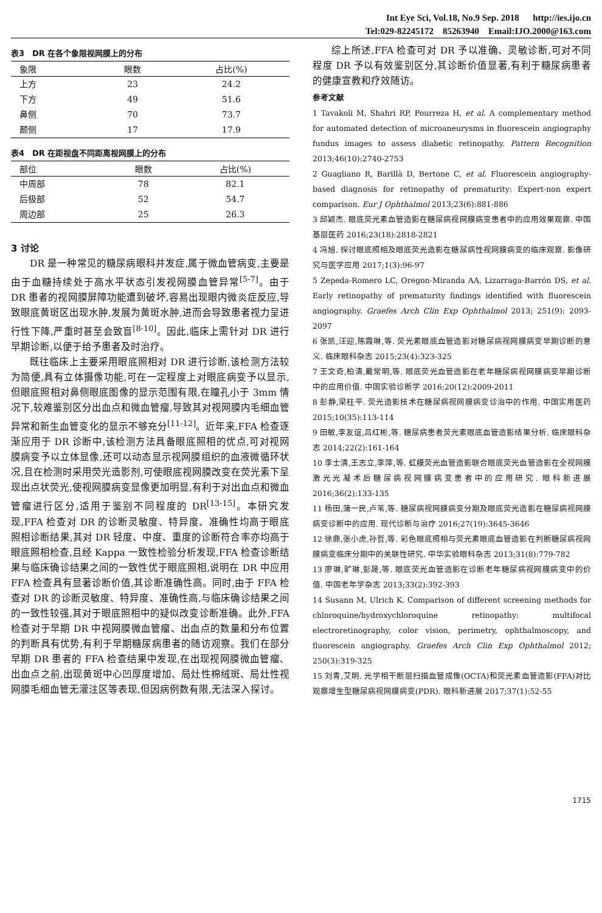Int Eye Sci, Vol.18, No.9 Sep. 2018 http://ies.ijo.cn
Tel:029-82245172 85263940 Email:IJO.2000@163.com
表3　DR 在各个象限视网膜上的分布
| 象限 | 眼数 | 占比(%) |
| --- | --- | --- |
| 上方 | 23 | 24.2 |
| 下方 | 49 | 51.6 |
| 鼻侧 | 70 | 73.7 |
| 颞侧 | 17 | 17.9 |
表4　DR 在距视盘不同距离视网膜上的分布
| 部位 | 眼数 | 占比(%) |
| --- | --- | --- |
| 中周部 | 78 | 82.1 |
| 后极部 | 52 | 54.7 |
| 周边部 | 25 | 26.3 |
3 讨论
DR 是一种常见的糖尿病眼科并发症,属于微血管病变,主要是由于血糖持续处于高水平状态引发视网膜血管异常<sup>[5-7]</sup>。由于 DR 患者的视网膜屏障功能遭到破坏,容易出现眼内微炎症反应,导致眼底黄斑区出现水肿,发展为黄斑水肿,进而会导致患者视力呈进行性下降,严重时甚至会致盲<sup>[8-10]</sup>。因此,临床上需针对 DR 进行早期诊断,以便于给予患者及时治疗。
既往临床上主要采用眼底照相对 DR 进行诊断,该检测方法较为简便,具有立体摄像功能,可在一定程度上对眼底病变予以显示,但眼底照相对鼻侧眼底图像的显示范围有限,在瞳孔小于 3mm 情况下,较难鉴别区分出血点和微血管瘤,导致其对视网膜内毛细血管异常和新生血管变化的显示不够充分<sup>[11-12]</sup>。近年来,FFA 检查逐渐应用于 DR 诊断中,该检测方法具备眼底照相的优点,可对视网膜病变予以立体显像,还可以动态显示视网膜组织的血液微循环状况,且在检测时采用荧光造影剂,可使眼底视网膜改变在荧光素下呈现出点状荧光,使视网膜病变显像更加明显,有利于对出血点和微血管瘤进行区分,适用于鉴别不同程度的 DR<sup>[13-15]</sup>。本研究发现,FFA 检查对 DR 的诊断灵敏度、特异度、准确性均高于眼底照相诊断结果,其对 DR 轻度、中度、重度的诊断符合率亦均高于眼底照相检查,且经 Kappa 一致性检验分析发现,FFA 检查诊断结果与临床确诊结果之间的一致性优于眼底照相,说明在 DR 中应用 FFA 检查具有显著诊断价值,其诊断准确性高。同时,由于 FFA 检查对 DR 的诊断灵敏度、特异度、准确性高,与临床确诊结果之间的一致性较强,其对于眼底照相中的疑似改变诊断准确。此外,FFA 检查对于早期 DR 中视网膜微血管瘤、出血点的数量和分布位置的判断具有优势,有利于早期糖尿病患者的随访观察。我们在部分早期 DR 患者的 FFA 检查结果中发现,在出现视网膜微血管瘤、出血点之前,出现黄斑中心凹厚度增加、局灶性棉绒斑、局灶性视网膜毛细血管无灌注区等表现,但因病例数有限,无法深入探讨。
综上所述,FFA 检查可对 DR 予以准确、灵敏诊断,可对不同程度 DR 予以有效鉴别区分,其诊断价值显著,有利于糖尿病患者的健康宣教和疗效随访。
参考文献
1 Tavakoli M, Shahri RP, Pourreza H, et al. A complementary method for automated detection of microaneurysms in fluorescein angiography fundus images to assess diabetic retinopathy. Pattern Recognition 2013;46(10):2740-2753
2 Guagliano R, Barillà D, Bertone C, et al. Fluorescein angiography-based diagnosis for retinopathy of prematurity: Expert-non expert comparison. Eur J Ophthalmol 2013;23(6):881-886
3 邱颖杰. 眼底荧光素血管造影在糖尿病视网膜病变患者中的应用效果观察. 中国基层医药 2016;23(18):2818-2821
4 冯旭. 探讨眼底照相及眼底荧光造影在糖尿病性视网膜病变的临床观察. 影像研究与医学应用 2017;1(3):96-97
5 Zepeda-Romero LC, Oregon-Miranda AA, Lizarraga-Barrón DS, et al. Early retinopathy of prematurity findings identified with fluorescein angiography. Graefes Arch Clin Exp Ophthalmol 2013; 251(9): 2093-2097
6 张凯,汪迎,陈霞琳,等. 荧光素眼底血管造影对糖尿病视网膜病变早期诊断的意义. 临床眼科杂志 2015;23(4):323-325
7 王文奇,柏清,戴常明,等. 眼底荧光血管造影在老年糖尿病视网膜病变早期诊断中的应用价值. 中国实验诊断学 2016;20(12):2009-2011
8 彭静,梁柱平. 荧光造影技术在糖尿病视网膜病变诊治中的作用. 中国实用医药 2015;10(35):113-114
9 田敏,李友谊,吕红彬,等. 糖尿病患者荧光素眼底血管造影结果分析. 临床眼科杂志 2014;22(2):161-164
10 李士清,王志立,李萍,等. 虹膜荧光血管造影联合眼底荧光血管造影在全视网膜激光光凝术后糖尿病视网膜病变患者中的应用研究. 眼科新进展 2016;36(2):133-135
11 杨田,蒲一民,卢苇,等. 糖尿病视网膜病变分期及眼底荧光造影在糖尿病视网膜病变诊断中的应用. 现代诊断与治疗 2016;27(19):3645-3646
12 徐鼎,张小虎,孙哲,等. 彩色眼底照相与荧光素眼底血管造影在判断糖尿病视网膜病变临床分期中的关联性研究. 中华实验眼科杂志 2013;31(8):779-782
13 廖琳,旷琳,彭晟,等. 眼底荧光血管造影在诊断老年糖尿病视网膜病变中的价值. 中国老年学杂志 2013;33(2):392-393
14 Susann M, Ulrich K. Comparison of different screening methods for chloroquine/hydroxychloroquine retinopathy: multifocal electroretinography, color vision, perimetry, ophthalmoscopy, and fluorescein angiography. Graefes Arch Clin Exp Ophthalmol 2012; 250(3):319-325
15 刘青,艾明. 光学相干断层扫描血管成像(OCTA)和荧光素血管造影(FFA)对比观察增生型糖尿病视网膜病变(PDR). 眼科新进展 2017;37(1):52-55
1715